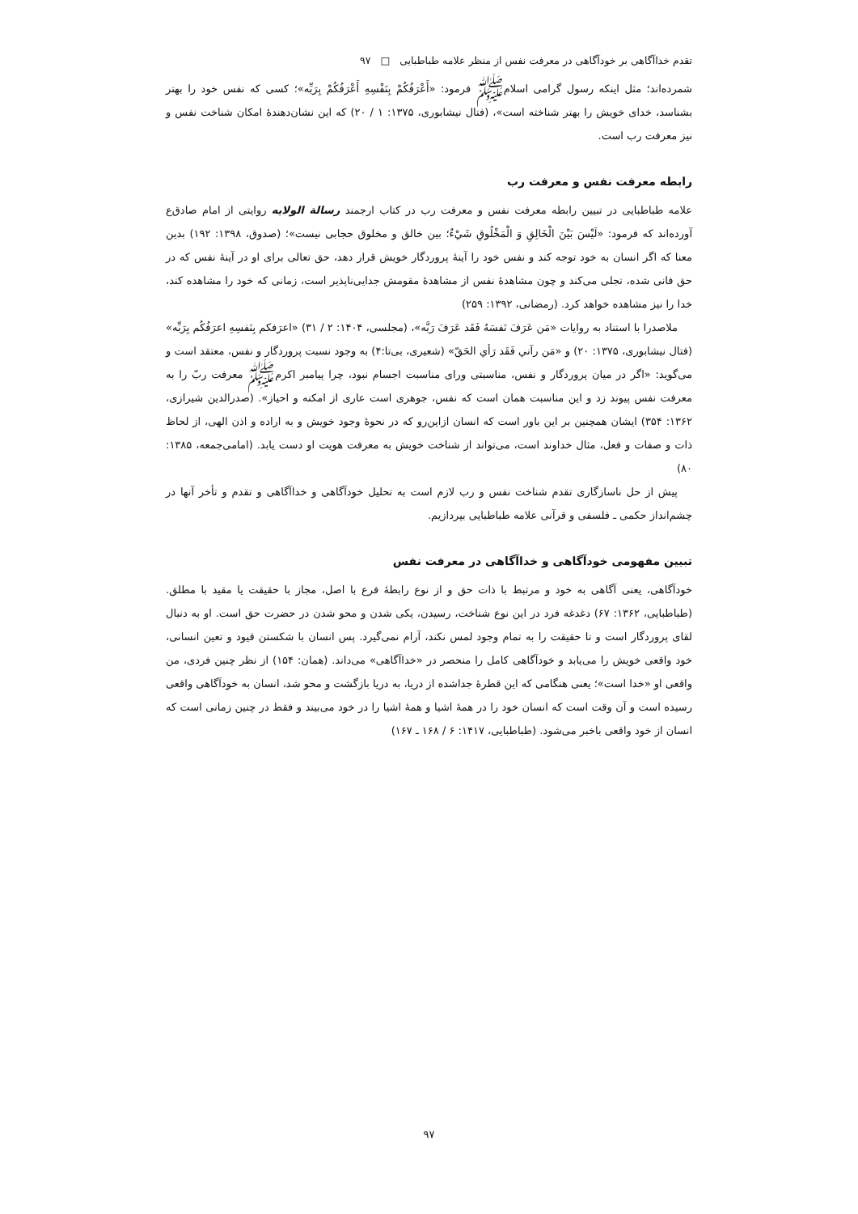تقدم خداآگاهی بر خودآگاهی در معرفت نفس از منظر علامه طباطبایی □ ۹۷
شمرده‌اند؛ مثل اینکه رسول گرامی اسلام‌ﷺ فرمود: «أَعْرَفُكُمْ بِنَفْسِهِ أَعْرَفُكُمْ بِرَبِّه»؛ کسی که نفس خود را بهتر بشناسد، خدای خویش را بهتر شناخته است»، (فتال نیشابوری، ۱۳۷۵: ۱ / ۲۰) که این نشان‌دهندهٔ امکان شناخت نفس و نیز معرفت رب است.
رابطه معرفت نفس و معرفت رب
علامه طباطبایی در تبیین رابطه معرفت نفس و معرفت رب در کتاب ارجمند رسالة الولایه روایتی از امام صادق‌ع آورده‌اند که فرمود: «لَيْسَ بَيْنَ الْخَالِقِ وَ الْمَخْلُوقِ شَيْءٌ؛ بین خالق و مخلوق حجابی نیست»؛ (صدوق، ۱۳۹۸: ۱۹۲) بدین معنا که اگر انسان به خود توجه کند و نفس خود را آینهٔ پروردگار خویش قرار دهد، حق تعالی برای او در آینهٔ نفس که در حق فانی شده، تجلی می‌کند و چون مشاهدهٔ نفس از مشاهدهٔ مقومش جدایی‌ناپذیر است، زمانی که خود را مشاهده کند، خدا را نیز مشاهده خواهد کرد. (رمضانی، ۱۳۹۲: ۲۵۹)
ملاصدرا با استناد به روایات «مَن عَرَفَ نَفسَهُ فَقَد عَرَفَ رَبَّه»، (مجلسی، ۱۴۰۴: ۲ / ۳۱) «اعرَفكم بِنَفسِهِ اعرَفُكُم بِرَبِّه» (فتال نیشابوری، ۱۳۷۵: ۲۰) و «مَن رآني فَقَد رَأي الحَقّ» (شعیری، بی‌تا:۴) به وجود نسبت پروردگار و نفس، معتقد است و می‌گوید: «اگر در میان پروردگار و نفس، مناسبتی ورای مناسبت اجسام نبود، چرا پیامبر اکرم‌ﷺ معرفت ربّ را به معرفت نفس پیوند زد و این مناسبت همان است که نفس، جوهری است عاری از امکنه و احیاز». (صدرالدین شیرازی، ۱۳۶۲: ۳۵۴) ایشان همچنین بر این باور است که انسان ازاین‌رو که در نحوهٔ وجود خویش و به اراده و اذن الهی، از لحاظ ذات و صفات و فعل، مثال خداوند است، می‌تواند از شناخت خویش به معرفت هویت او دست یابد. (امامی‌جمعه، ۱۳۸۵: ۸۰)
پیش از حل ناسازگاری تقدم شناخت نفس و رب لازم است به تحلیل خودآگاهی و خداآگاهی و تقدم و تأخر آنها در چشم‌انداز حکمی ـ فلسفی و قرآنی علامه طباطبایی بپردازیم.
تبیین مفهومی خودآگاهی و خداآگاهی در معرفت نفس
خودآگاهی، یعنی آگاهی به خود و مرتبط با ذات حق و از نوع رابطهٔ فرع با اصل، مجاز با حقیقت یا مقید با مطلق. (طباطبایی، ۱۳۶۲: ۶۷) دغدغه فرد در این نوع شناخت، رسیدن، یکی شدن و محو شدن در حضرت حق است. او به دنبال لقای پروردگار است و تا حقیقت را به تمام وجود لمس نکند، آرام نمی‌گیرد. پس انسان با شکستن قیود و تعین انسانی، خود واقعی خویش را می‌یابد و خودآگاهی کامل را منحصر در «خداآگاهی» می‌داند. (همان: ۱۵۴) از نظر چنین فردی، من واقعی او «خدا است»؛ یعنی هنگامی که این قطرهٔ جداشده از دریا، به دریا بازگشت و محو شد، انسان به خودآگاهی واقعی رسیده است و آن وقت است که انسان خود را در همهٔ اشیا و همهٔ اشیا را در خود می‌بیند و فقط در چنین زمانی است که انسان از خود واقعی باخبر می‌شود. (طباطبایی، ۱۴۱۷: ۶ / ۱۶۸ ـ ۱۶۷)
۹۷